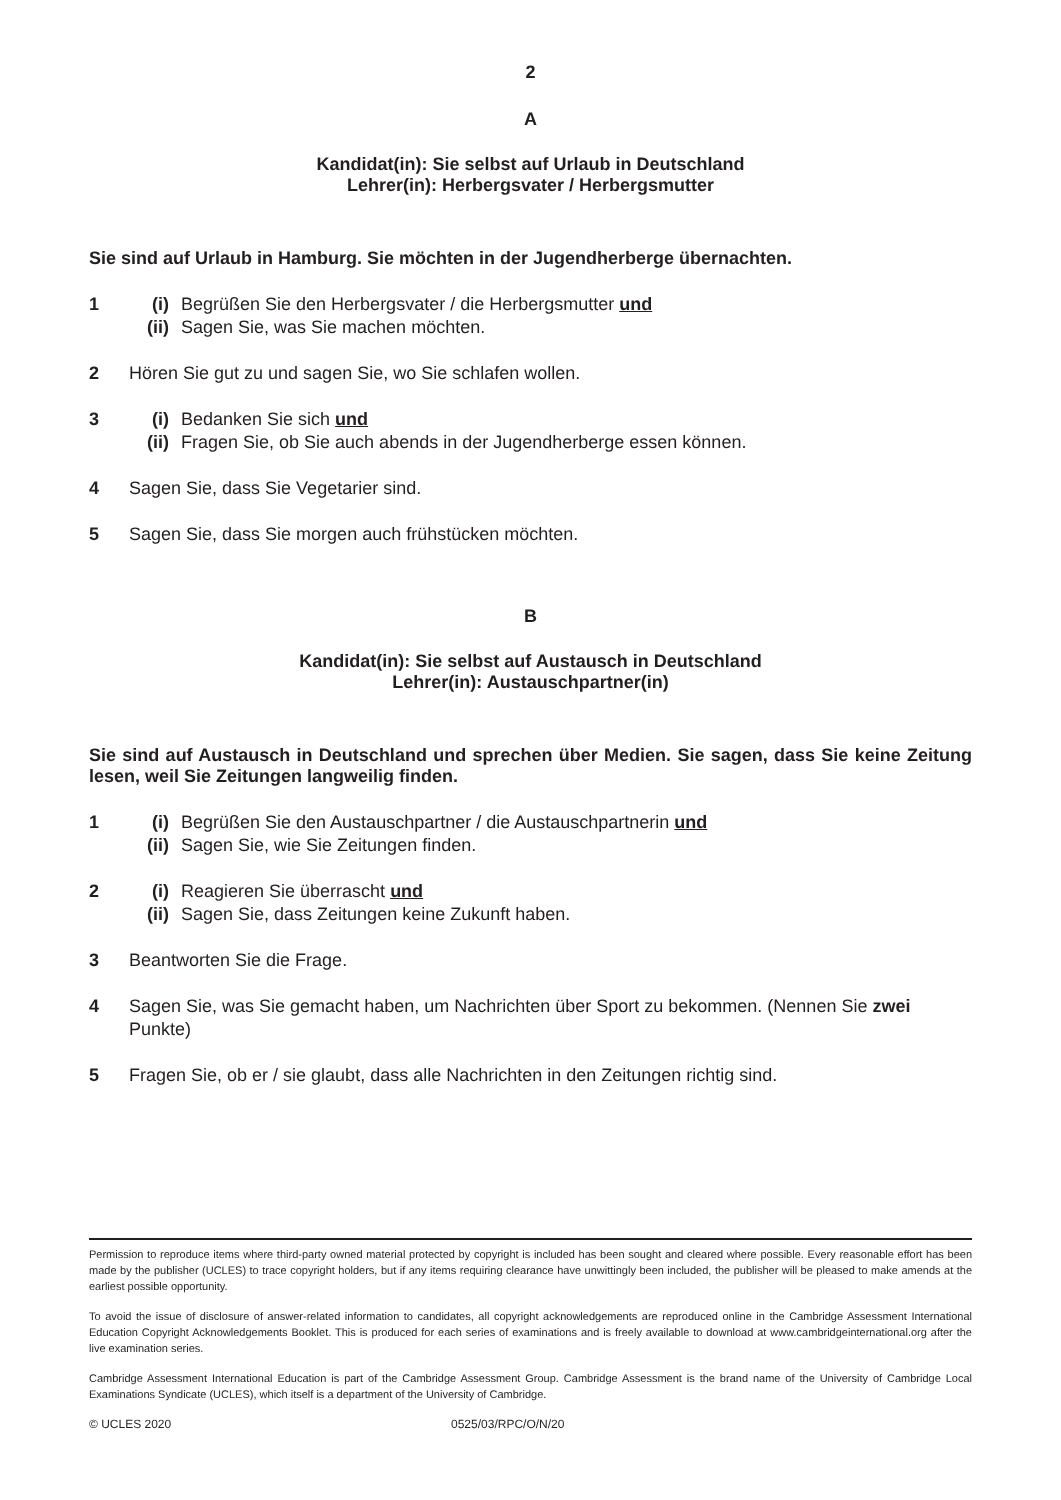2
A
Kandidat(in): Sie selbst auf Urlaub in Deutschland
Lehrer(in): Herbergsvater / Herbergsmutter
Sie sind auf Urlaub in Hamburg. Sie möchten in der Jugendherberge übernachten.
1 (i) Begrüßen Sie den Herbergsvater / die Herbergsmutter und
(ii) Sagen Sie, was Sie machen möchten.
2 Hören Sie gut zu und sagen Sie, wo Sie schlafen wollen.
3 (i) Bedanken Sie sich und
(ii) Fragen Sie, ob Sie auch abends in der Jugendherberge essen können.
4 Sagen Sie, dass Sie Vegetarier sind.
5 Sagen Sie, dass Sie morgen auch frühstücken möchten.
B
Kandidat(in): Sie selbst auf Austausch in Deutschland
Lehrer(in): Austauschpartner(in)
Sie sind auf Austausch in Deutschland und sprechen über Medien. Sie sagen, dass Sie keine Zeitung lesen, weil Sie Zeitungen langweilig finden.
1 (i) Begrüßen Sie den Austauschpartner / die Austauschpartnerin und
(ii) Sagen Sie, wie Sie Zeitungen finden.
2 (i) Reagieren Sie überrascht und
(ii) Sagen Sie, dass Zeitungen keine Zukunft haben.
3 Beantworten Sie die Frage.
4 Sagen Sie, was Sie gemacht haben, um Nachrichten über Sport zu bekommen. (Nennen Sie zwei Punkte)
5 Fragen Sie, ob er / sie glaubt, dass alle Nachrichten in den Zeitungen richtig sind.
Permission to reproduce items where third-party owned material protected by copyright is included has been sought and cleared where possible. Every reasonable effort has been made by the publisher (UCLES) to trace copyright holders, but if any items requiring clearance have unwittingly been included, the publisher will be pleased to make amends at the earliest possible opportunity.
To avoid the issue of disclosure of answer-related information to candidates, all copyright acknowledgements are reproduced online in the Cambridge Assessment International Education Copyright Acknowledgements Booklet. This is produced for each series of examinations and is freely available to download at www.cambridgeinternational.org after the live examination series.
Cambridge Assessment International Education is part of the Cambridge Assessment Group. Cambridge Assessment is the brand name of the University of Cambridge Local Examinations Syndicate (UCLES), which itself is a department of the University of Cambridge.
© UCLES 2020 0525/03/RPC/O/N/20